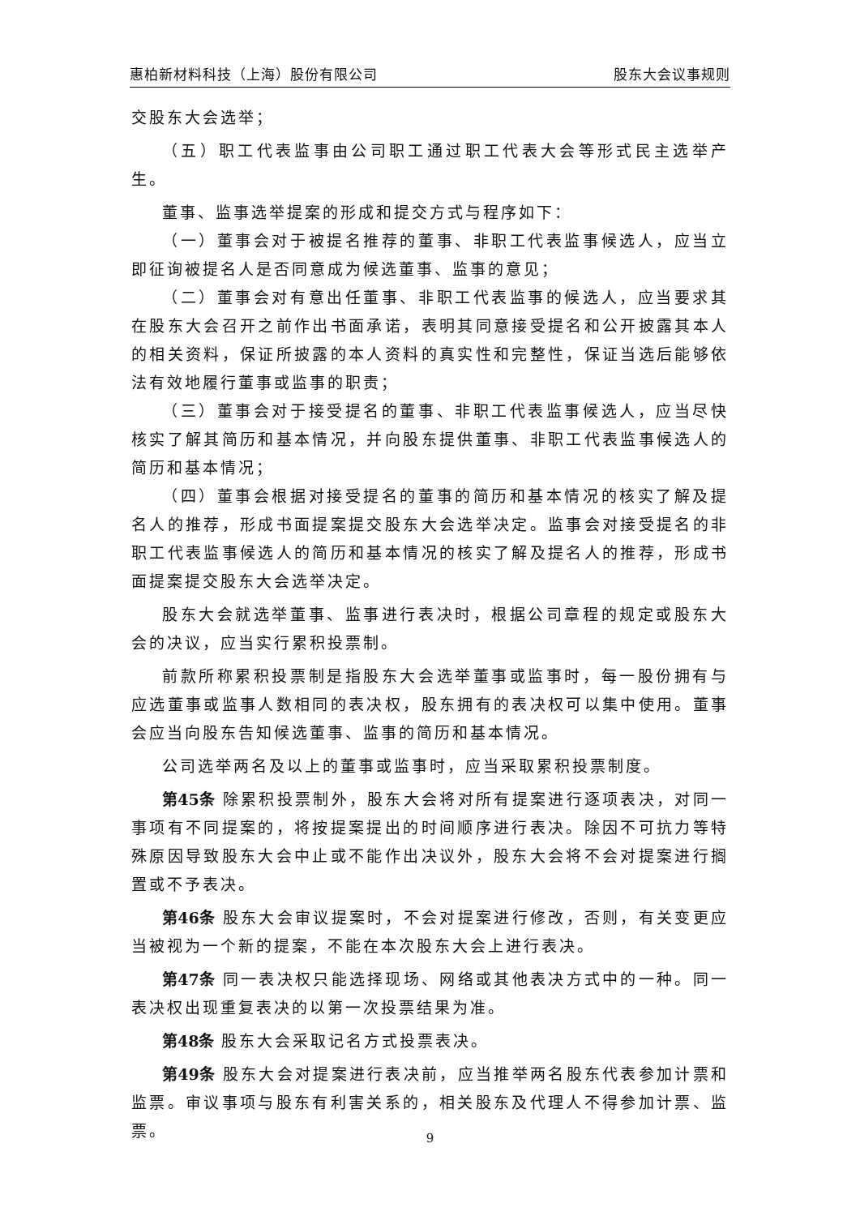惠柏新材料科技（上海）股份有限公司 股东大会议事规则
交股东大会选举；
（五）职工代表监事由公司职工通过职工代表大会等形式民主选举产生。
董事、监事选举提案的形成和提交方式与程序如下：
（一）董事会对于被提名推荐的董事、非职工代表监事候选人，应当立即征询被提名人是否同意成为候选董事、监事的意见；
（二）董事会对有意出任董事、非职工代表监事的候选人，应当要求其在股东大会召开之前作出书面承诺，表明其同意接受提名和公开披露其本人的相关资料，保证所披露的本人资料的真实性和完整性，保证当选后能够依法有效地履行董事或监事的职责；
（三）董事会对于接受提名的董事、非职工代表监事候选人，应当尽快核实了解其简历和基本情况，并向股东提供董事、非职工代表监事候选人的简历和基本情况；
（四）董事会根据对接受提名的董事的简历和基本情况的核实了解及提名人的推荐，形成书面提案提交股东大会选举决定。监事会对接受提名的非职工代表监事候选人的简历和基本情况的核实了解及提名人的推荐，形成书面提案提交股东大会选举决定。
股东大会就选举董事、监事进行表决时，根据公司章程的规定或股东大会的决议，应当实行累积投票制。
前款所称累积投票制是指股东大会选举董事或监事时，每一股份拥有与应选董事或监事人数相同的表决权，股东拥有的表决权可以集中使用。董事会应当向股东告知候选董事、监事的简历和基本情况。
公司选举两名及以上的董事或监事时，应当采取累积投票制度。
第45条 除累积投票制外，股东大会将对所有提案进行逐项表决，对同一事项有不同提案的，将按提案提出的时间顺序进行表决。除因不可抗力等特殊原因导致股东大会中止或不能作出决议外，股东大会将不会对提案进行搁置或不予表决。
第46条 股东大会审议提案时，不会对提案进行修改，否则，有关变更应当被视为一个新的提案，不能在本次股东大会上进行表决。
第47条 同一表决权只能选择现场、网络或其他表决方式中的一种。同一表决权出现重复表决的以第一次投票结果为准。
第48条 股东大会采取记名方式投票表决。
第49条 股东大会对提案进行表决前，应当推举两名股东代表参加计票和监票。审议事项与股东有利害关系的，相关股东及代理人不得参加计票、监票。
9